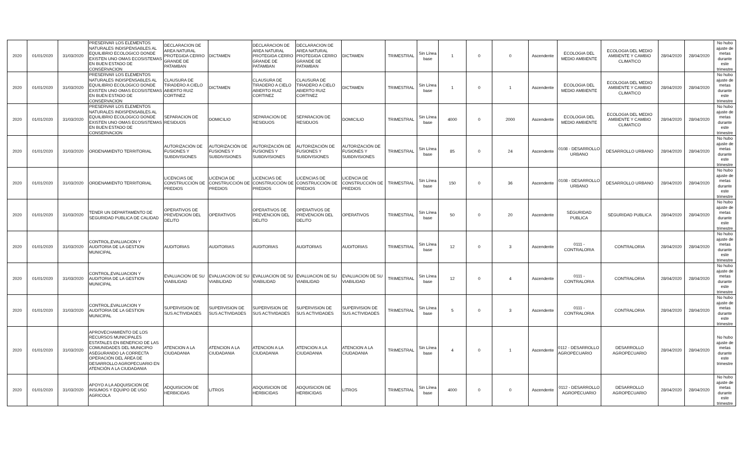| 2020 | 01/01/2020 | 31/03/2020 | PRESERVAR LOS ELEMENTOS NATURALES INDISPENSABLES AL EQUILIBRIO ECOLOGICO DONDE EXISTEN UNO OMAS ECOSISTEMAS EN BUEN ESTADO DE CONSERVACION | DECLARACION DE AREA NATURAL PROTEGIDA CERRO GRANDE DE PATAMBAN | DICTAMEN | DECLARACION DE AREA NATURAL PROTEGIDA CERRO GRANDE DE PATAMBAN | DECLARACION DE AREA NATURAL PROTEGIDA CERRO GRANDE DE PATAMBAN | DICTAMEN | TRIMESTRAL | Sin Línea base | 1 | 0 | 0 | Ascendente | ECOLOGIA DEL MEDIO AMBIENTE | ECOLOGIA DEL MEDIO AMBIENTE Y CAMBIO CLIMATICO | 28/04/2020 | 28/04/2020 | No hubo ajuste de metas durante este trimestre |
| 2020 | 01/01/2020 | 31/03/2020 | PRESERVAR LOS ELEMENTOS NATURALES INDISPENSABLES AL EQUILIBRIO ECOLOGICO DONDE EXISTEN UNO OMAS ECOSISTEMAS EN BUEN ESTADO DE CONSERVACION | CLAUSURA DE TIRADERO A CIELO ABIERTO RUIZ CORTINEZ | DICTAMEN | CLAUSURA DE TIRADERO A CIELO ABIERTO RUIZ CORTINEZ | CLAUSURA DE TIRADERO A CIELO ABIERTO RUIZ CORTINEZ | DICTAMEN | TRIMESTRAL | Sin Línea base | 1 | 0 | 1 | Ascendente | ECOLOGIA DEL MEDIO AMBIENTE | ECOLOGIA DEL MEDIO AMBIENTE Y CAMBIO CLIMATICO | 28/04/2020 | 28/04/2020 | No hubo ajuste de metas durante este trimestre |
| 2020 | 01/01/2020 | 31/03/2020 | PRESERVAR LOS ELEMENTOS NATURALES INDISPENSABLES AL EQUILIBRIO ECOLOGICO DONDE EXISTEN UNO OMAS ECOSISTEMAS EN BUEN ESTADO DE CONSERVACION | SEPARACION DE RESIDUOS | DOMICILIO | SEPARACION DE RESIDUOS | SEPARACION DE RESIDUOS | DOMICILIO | TRIMESTRAL | Sin Línea base | 4000 | 0 | 2000 | Ascendente | ECOLOGIA DEL MEDIO AMBIENTE | ECOLOGIA DEL MEDIO AMBIENTE Y CAMBIO CLIMATICO | 28/04/2020 | 28/04/2020 | No hubo ajuste de metas durante este trimestre |
| 2020 | 01/01/2020 | 31/03/2020 | ORDENAMIENTO TERRITORIAL | AUTORIZACIÓN DE FUSIONES Y SUBDIVISIONES | AUTORIZACIÓN DE FUSIONES Y SUBDIVISIONES | AUTORIZACIÓN DE FUSIONES Y SUBDIVISIONES | AUTORIZACIÓN DE FUSIONES Y SUBDIVISIONES | AUTORIZACIÓN DE FUSIONES Y SUBDIVISIONES | TRIMESTRAL | Sin Línea base | 85 | 0 | 24 | Ascendente | 0108 - DESARROLLO URBANO | DESARROLLO URBANO | 28/04/2020 | 28/04/2020 | No hubo ajuste de metas durante este trimestre |
| 2020 | 01/01/2020 | 31/03/2020 | ORDENAMIENTO TERRITORIAL | LICENCIAS DE CONSTRUCCIÓN DE PREDIOS | LICENCIA DE CONSTRUCCIÓN DE PREDIOS | LICENCIAS DE CONSTRUCCIÓN DE PREDIOS | LICENCIAS DE CONSTRUCCIÓN DE PREDIOS | LICENCIA DE CONSTRUCCIÓN DE PREDIOS | TRIMESTRAL | Sin Línea base | 150 | 0 | 36 | Ascendente | 0108 - DESARROLLO URBANO | DESARROLLO URBANO | 28/04/2020 | 28/04/2020 | No hubo ajuste de metas durante este trimestre |
| 2020 | 01/01/2020 | 31/03/2020 | TENER UN DEPARTAMENTO DE SEGURIDAD PUBLICA DE CALIDAD | OPERATIVOS DE PREVENCION DEL DELITO | OPERATIVOS | OPERATIVOS DE PREVENCION DEL DELITO | OPERATIVOS DE PREVENCION DEL DELITO | OPERATIVOS | TRIMESTRAL | Sin Línea base | 50 | 0 | 20 | Ascendente | SEGURIDAD PUBLICA | SEGURIDAD PUBLICA | 28/04/2020 | 28/04/2020 | No hubo ajuste de metas durante este trimestre |
| 2020 | 01/01/2020 | 31/03/2020 | CONTROL,EVALUACION Y AUDITORIA DE LA GESTION MUNICIPAL | AUDITORIAS | AUDITORIAS | AUDITORIAS | AUDITORIAS | AUDITORIAS | TRIMESTRAL | Sin Línea base | 12 | 0 | 3 | Ascendente | 0111 - CONTRALORIA | CONTRALORIA | 28/04/2020 | 28/04/2020 | No hubo ajuste de metas durante este trimestre |
| 2020 | 01/01/2020 | 31/03/2020 | CONTROL,EVALUACION Y AUDITORIA DE LA GESTION MUNICIPAL | EVALUACION DE SU VIABILIDAD | EVALUACION DE SU VIABILIDAD | EVALUACION DE SU VIABILIDAD | EVALUACION DE SU VIABILIDAD | EVALUACION DE SU VIABILIDAD | TRIMESTRAL | Sin Línea base | 12 | 0 | 4 | Ascendente | 0111 - CONTRALORIA | CONTRALORIA | 28/04/2020 | 28/04/2020 | No hubo ajuste de metas durante este trimestre |
| 2020 | 01/01/2020 | 31/03/2020 | CONTROL,EVALUACION Y AUDITORIA DE LA GESTION MUNICIPAL | SUPERVISION DE SUS ACTIVIDADES | SUPERVISION DE SUS ACTIVIDADES | SUPERVISION DE SUS ACTIVIDADES | SUPERVISION DE SUS ACTIVIDADES | SUPERVISION DE SUS ACTIVIDADES | TRIMESTRAL | Sin Línea base | 5 | 0 | 3 | Ascendente | 0111 - CONTRALORIA | CONTRALORIA | 28/04/2020 | 28/04/2020 | No hubo ajuste de metas durante este trimestre |
| 2020 | 01/01/2020 | 31/03/2020 | APROVECHAMIENTO DE LOS RECURSOS MUNICIPALES ESTATALES EN BENEFICIO DE LAS COMUNIDADES DEL MUNICIPIO ASEGURANDO LA CORRECTA OPERACIÓN DEL ÁREA DE DESARROLLO AGROPECUARIO EN ATENCIÓN A LA CIUDADANIA | ATENCION A LA CIUDADANIA | ATENCION A LA CIUDADANIA | ATENCION A LA CIUDADANIA | ATENCION A LA CIUDADANIA | ATENCION A LA CIUDADANIA | TRIMESTRAL | Sin Línea base | 4 | 0 | 1 | Ascendente | 0112 - DESARROLLO AGROPECUARIO | DESARROLLO AGROPECUARIO | 28/04/2020 | 28/04/2020 | No hubo ajuste de metas durante este trimestre |
| 2020 | 01/01/2020 | 31/03/2020 | APOYO A LA ADQUISICION DE INSUMOS Y EQUIPO DE USO AGRICOLA | ADQUISICION DE HERBICIDAS | LITROS | ADQUISICION DE HERBICIDAS | ADQUISICION DE HERBICIDAS | LITROS | TRIMESTRAL | Sin Línea base | 4000 | 0 | 0 | Ascendente | 0112 - DESARROLLO AGROPECUARIO | DESARROLLO AGROPECUARIO | 28/04/2020 | 28/04/2020 | No hubo ajuste de metas durante este trimestre |